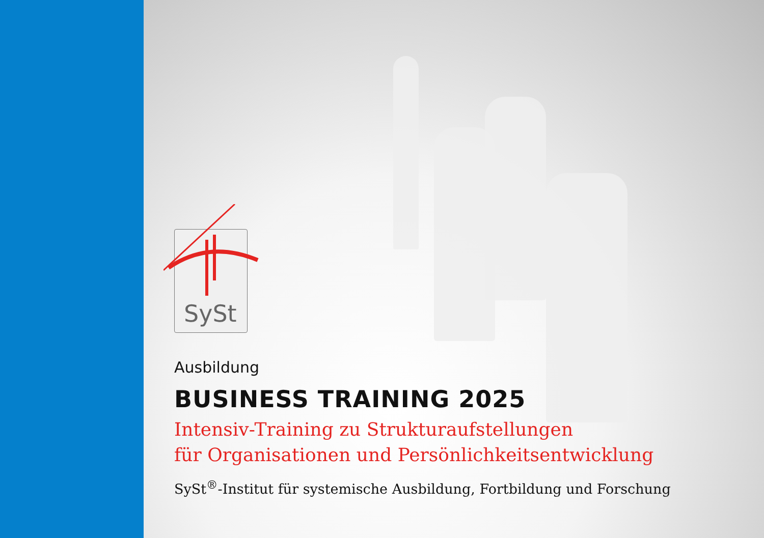SySt
Ausbildung
BUSINESS TRAINING 2025
Intensiv-Training zu Strukturaufstellungen
für Organisationen und Persönlichkeitsentwicklung
SySt<sup>®</sup>-Institut für systemische Ausbildung, Fortbildung und Forschung